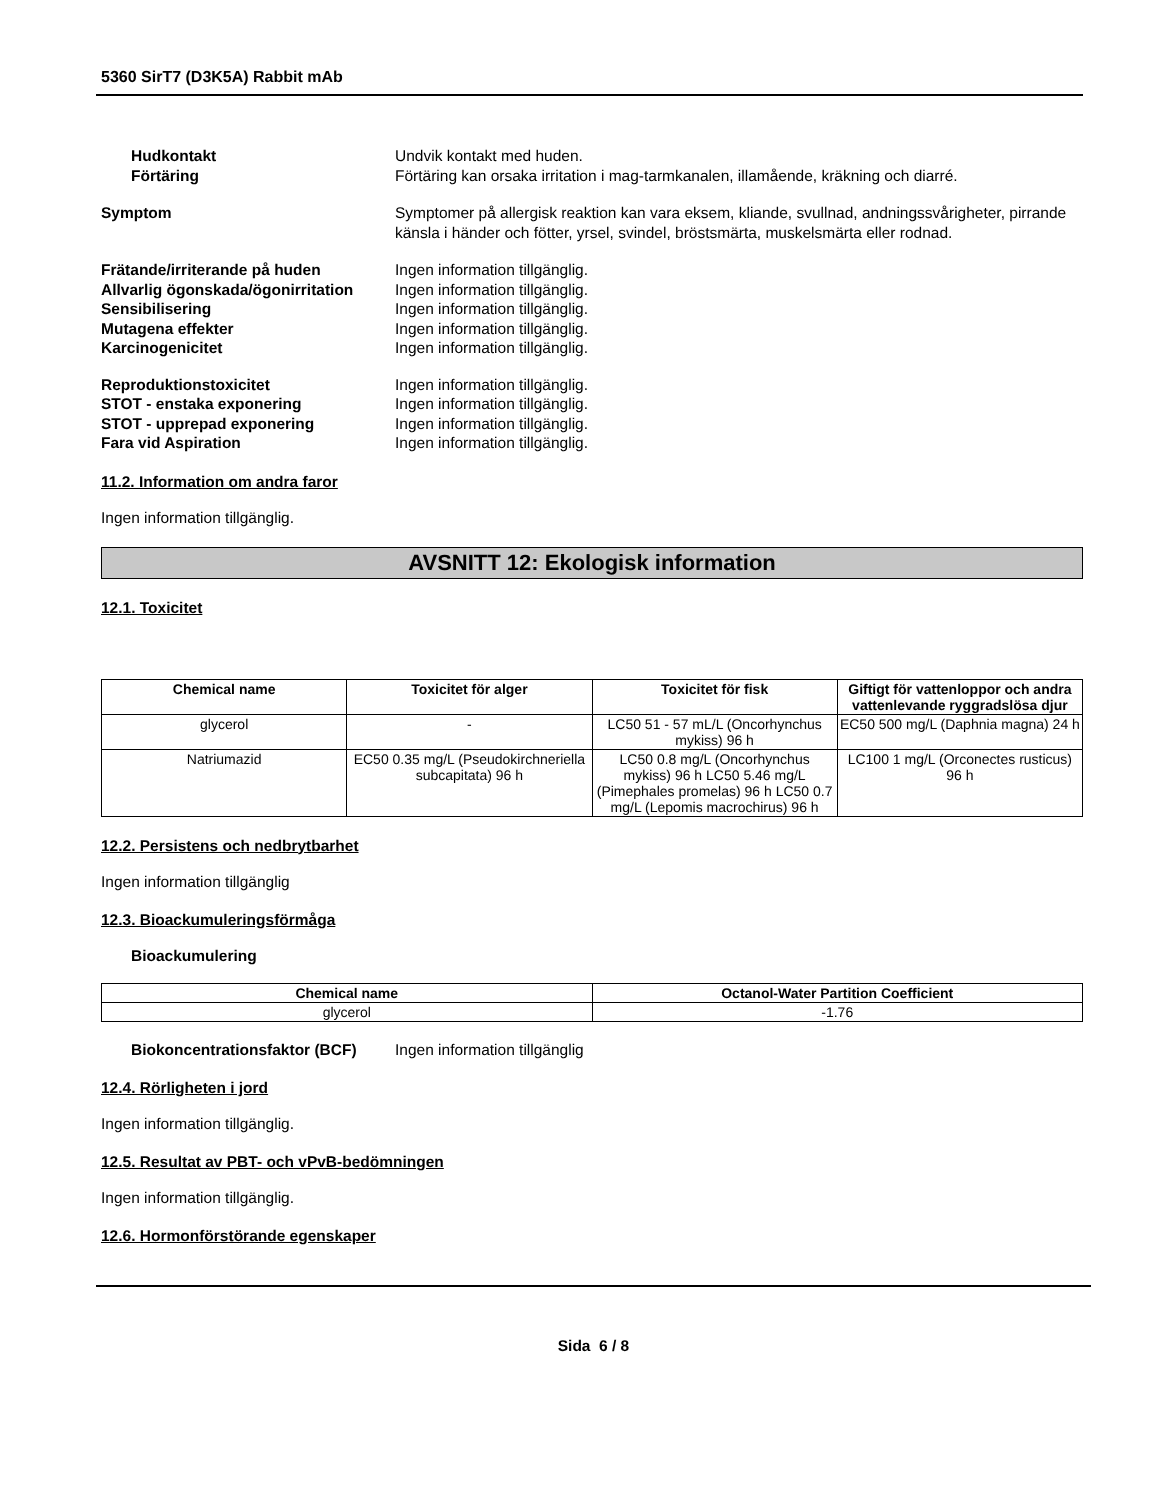5360 SirT7 (D3K5A) Rabbit mAb
Hudkontakt Undvik kontakt med huden.
Förtäring Förtäring kan orsaka irritation i mag-tarmkanalen, illamående, kräkning och diarré.
Symptom Symptomer på allergisk reaktion kan vara eksem, kliande, svullnad, andningssvårigheter, pirrande känsla i händer och fötter, yrsel, svindel, bröstsmärta, muskelsmärta eller rodnad.
Frätande/irriterande på huden Ingen information tillgänglig.
Allvarlig ögonskada/ögonirritation
Ingen information tillgänglig.
Sensibilisering Ingen information tillgänglig.
Mutagena effekter Ingen information tillgänglig.
Karcinogenicitet Ingen information tillgänglig.
Reproduktionstoxicitet Ingen information tillgänglig.
STOT - enstaka exponering Ingen information tillgänglig.
STOT - upprepad exponering Ingen information tillgänglig.
Fara vid Aspiration Ingen information tillgänglig.
11.2. Information om andra faror
Ingen information tillgänglig.
AVSNITT 12: Ekologisk information
12.1. Toxicitet
| Chemical name | Toxicitet för alger | Toxicitet för fisk | Giftigt för vattenloppor och andra vattenlevande ryggradslösa djur |
| --- | --- | --- | --- |
| glycerol | - | LC50 51 - 57 mL/L (Oncorhynchus mykiss) 96 h | EC50 500 mg/L (Daphnia magna) 24 h |
| Natriumazid | EC50 0.35 mg/L (Pseudokirchneriella subcapitata) 96 h | LC50 0.8 mg/L (Oncorhynchus mykiss) 96 h LC50 5.46 mg/L (Pimephales promelas) 96 h LC50 0.7 mg/L (Lepomis macrochirus) 96 h | LC100 1 mg/L (Orconectes rusticus) 96 h |
12.2. Persistens och nedbrytbarhet
Ingen information tillgänglig
12.3. Bioackumuleringsförmåga
Bioackumulering
| Chemical name | Octanol-Water Partition Coefficient |
| --- | --- |
| glycerol | -1.76 |
Biokoncentrationsfaktor (BCF)
Ingen information tillgänglig
12.4. Rörligheten i jord
Ingen information tillgänglig.
12.5. Resultat av PBT- och vPvB-bedömningen
Ingen information tillgänglig.
12.6. Hormonförstörande egenskaper
Sida 6 / 8